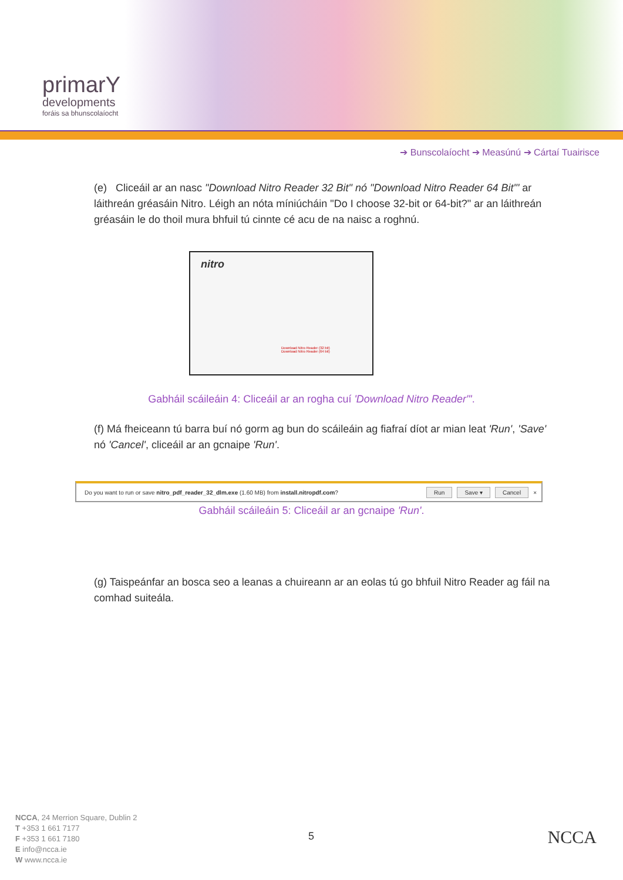primarY
developments
foráis sa bhunscolaíocht
➔ Bunscolaíocht ➔ Measúnú ➔ Cártaí Tuairisce
(e) Cliceáil ar an nasc "Download Nitro Reader 32 Bit" nó "Download Nitro Reader 64 Bit"' ar láithreán gréasáin Nitro. Léigh an nóta míniúcháin "Do I choose 32-bit or 64-bit?" ar an láithreán gréasáin le do thoil mura bhfuil tú cinnte cé acu de na naisc a roghnú.
nitro
Download Nitro Reader (32 bit)
Download Nitro Reader (64 bit)
Gabháil scáileáin 4: Cliceáil ar an rogha cuí 'Download Nitro Reader"'.
(f) Má fheiceann tú barra buí nó gorm ag bun do scáileáin ag fiafraí díot ar mian leat 'Run', 'Save' nó 'Cancel', cliceáil ar an gcnaipe 'Run'.
Do you want to run or save nitro_pdf_reader_32_dlm.exe (1.60 MB) from install.nitropdf.com? Run Save ▾ Cancel ×
Gabháil scáileáin 5: Cliceáil ar an gcnaipe 'Run'.
(g) Taispeánfar an bosca seo a leanas a chuireann ar an eolas tú go bhfuil Nitro Reader ag fáil na comhad suiteála.
NCCA, 24 Merrion Square, Dublin 2
T +353 1 661 7177
F +353 1 661 7180
E info@ncca.ie
W www.ncca.ie
5 NCCA